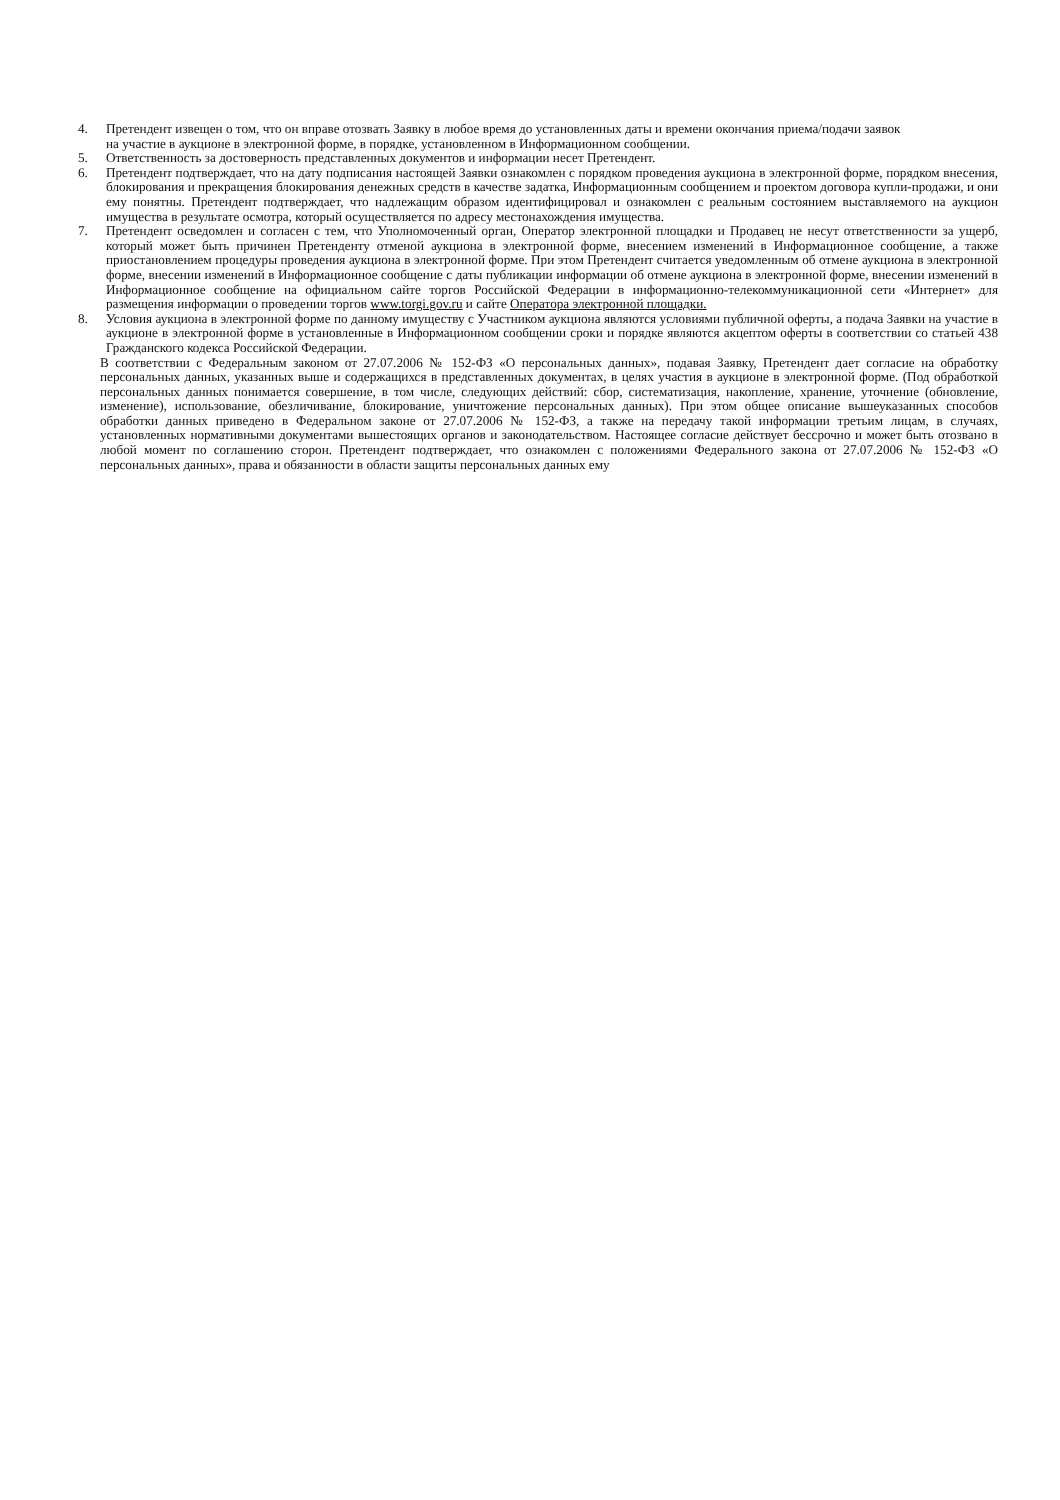4. Претендент извещен о том, что он вправе отозвать Заявку в любое время до установленных даты и времени окончания приема/подачи заявок
на участие в аукционе в электронной форме, в порядке, установленном в Информационном сообщении.
5. Ответственность за достоверность представленных документов и информации несет Претендент.
6. Претендент подтверждает, что на дату подписания настоящей Заявки ознакомлен с порядком проведения аукциона в электронной форме, порядком внесения, блокирования и прекращения блокирования денежных средств в качестве задатка, Информационным сообщением и проектом договора купли-продажи, и они ему понятны. Претендент подтверждает, что надлежащим образом идентифицировал и ознакомлен с реальным состоянием выставляемого на аукцион имущества в результате осмотра, который осуществляется по адресу местонахождения имущества.
7. Претендент осведомлен и согласен с тем, что Уполномоченный орган, Оператор электронной площадки и Продавец не несут ответственности за ущерб, который может быть причинен Претенденту отменой аукциона в электронной форме, внесением изменений в Информационное сообщение, а также приостановлением процедуры проведения аукциона в электронной форме. При этом Претендент считается уведомленным об отмене аукциона в электронной форме, внесении изменений в Информационное сообщение с даты публикации информации об отмене аукциона в электронной форме, внесении изменений в Информационное сообщение на официальном сайте торгов Российской Федерации в информационно-телекоммуникационной сети «Интернет» для размещения информации о проведении торгов www.torgi.gov.ru и сайте Оператора электронной площадки.
8. Условия аукциона в электронной форме по данному имуществу с Участником аукциона являются условиями публичной оферты, а подача Заявки на участие в аукционе в электронной форме в установленные в Информационном сообщении сроки и порядке являются акцептом оферты в соответствии со статьей 438 Гражданского кодекса Российской Федерации.
В соответствии с Федеральным законом от 27.07.2006 № 152-ФЗ «О персональных данных», подавая Заявку, Претендент дает согласие на обработку персональных данных, указанных выше и содержащихся в представленных документах, в целях участия в аукционе в электронной форме. (Под обработкой персональных данных понимается совершение, в том числе, следующих действий: сбор, систематизация, накопление, хранение, уточнение (обновление, изменение), использование, обезличивание, блокирование, уничтожение персональных данных). При этом общее описание вышеуказанных способов обработки данных приведено в Федеральном законе от 27.07.2006 № 152-ФЗ, а также на передачу такой информации третьим лицам, в случаях, установленных нормативными документами вышестоящих органов и законодательством. Настоящее согласие действует бессрочно и может быть отозвано в любой момент по соглашению сторон. Претендент подтверждает, что ознакомлен с положениями Федерального закона от 27.07.2006 № 152-ФЗ «О персональных данных», права и обязанности в области защиты персональных данных ему